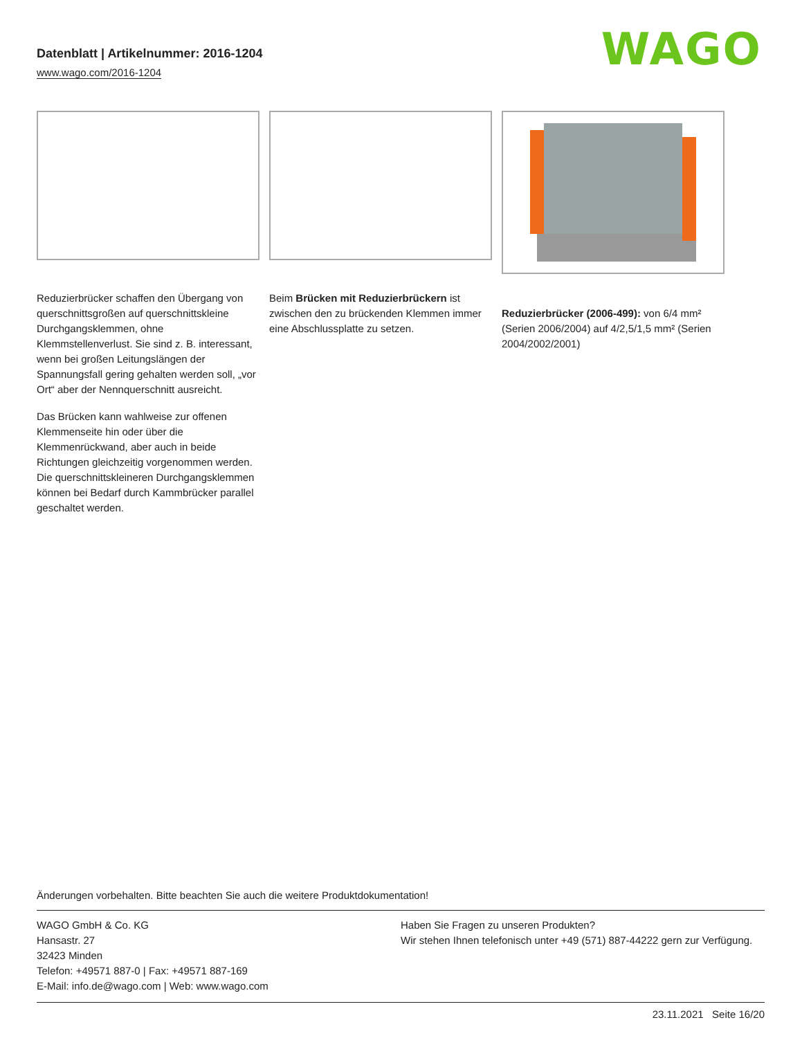Datenblatt | Artikelnummer: 2016-1204
www.wago.com/2016-1204
WAGO
Reduzierbrücker schaffen den Übergang von querschnittsgroßen auf querschnittskleine Durchgangsklemmen, ohne Klemmstellenverlust. Sie sind z. B. interessant, wenn bei großen Leitungslängen der Spannungsfall gering gehalten werden soll, „vor Ort“ aber der Nennquerschnitt ausreicht.
Das Brücken kann wahlweise zur offenen Klemmenseite hin oder über die Klemmenrückwand, aber auch in beide Richtungen gleichzeitig vorgenommen werden. Die querschnittskleineren Durchgangsklemmen können bei Bedarf durch Kammbrücker parallel geschaltet werden.
Beim Brücken mit Reduzierbrückern ist zwischen den zu brückenden Klemmen immer eine Abschlussplatte zu setzen.
Reduzierbrücker (2006-499): von 6/4 mm² (Serien 2006/2004) auf 4/2,5/1,5 mm² (Serien 2004/2002/2001)
Änderungen vorbehalten. Bitte beachten Sie auch die weitere Produktdokumentation!
WAGO GmbH & Co. KG
Hansastr. 27
32423 Minden
Telefon: +49571 887-0 | Fax: +49571 887-169
E-Mail: info.de@wago.com | Web: www.wago.com
Haben Sie Fragen zu unseren Produkten?
Wir stehen Ihnen telefonisch unter +49 (571) 887-44222 gern zur Verfügung.
23.11.2021 Seite 16/20